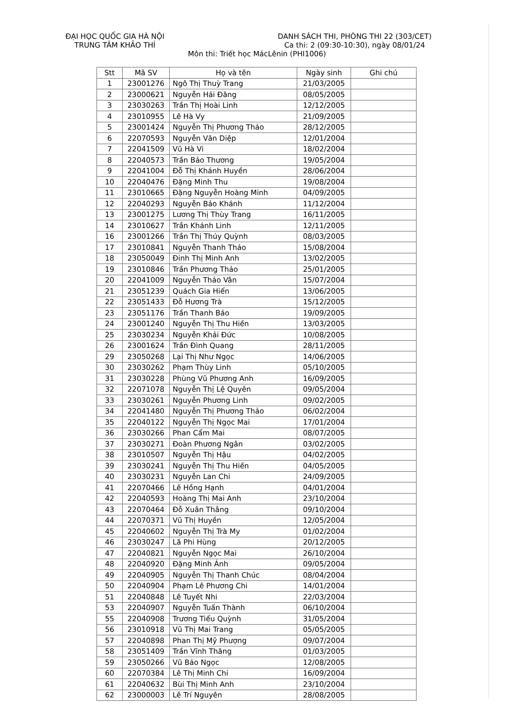ĐẠI HỌC QUỐC GIA HÀ NỘI
TRUNG TÂM KHẢO THÍ
DANH SÁCH THI, PHÒNG THI 22 (303/CET)
Ca thi: 2 (09:30-10:30), ngày 08/01/24
Môn thi: Triết học MácLênin (PHI1006)
| Stt | Mã SV | Họ và tên | Ngày sinh | Ghi chú |
| --- | --- | --- | --- | --- |
| 1 | 23001276 | Ngô Thị Thuỳ Trang | 21/03/2005 | |
| 2 | 23000621 | Nguyễn Hải Đăng | 08/05/2005 | |
| 3 | 23030263 | Trần Thị Hoài Linh | 12/12/2005 | |
| 4 | 23010955 | Lê Hà Vy | 21/09/2005 | |
| 5 | 23001424 | Nguyễn Thị Phương Thảo | 28/12/2005 | |
| 6 | 22070593 | Nguyễn Văn Diệp | 12/01/2004 | |
| 7 | 22041509 | Vũ Hà Vi | 18/02/2004 | |
| 8 | 22040573 | Trần Bảo Thương | 19/05/2004 | |
| 9 | 22041004 | Đỗ Thị Khánh Huyền | 28/06/2004 | |
| 10 | 22040476 | Đặng Minh Thu | 19/08/2004 | |
| 11 | 23010665 | Đặng Nguyễn Hoàng Minh | 04/09/2005 | |
| 12 | 22040293 | Nguyễn Bảo Khánh | 11/12/2004 | |
| 13 | 23001275 | Lương Thị Thùy Trang | 16/11/2005 | |
| 14 | 23010627 | Trần Khánh Linh | 12/11/2005 | |
| 16 | 23001266 | Trần Thị Thúy Quỳnh | 08/03/2005 | |
| 17 | 23010841 | Nguyễn Thanh Thảo | 15/08/2004 | |
| 18 | 23050049 | Đinh Thị Minh Anh | 13/02/2005 | |
| 19 | 23010846 | Trần Phương Thảo | 25/01/2005 | |
| 20 | 22041009 | Nguyễn Thảo Vân | 15/07/2004 | |
| 21 | 23051239 | Quách Gia Hiển | 13/06/2005 | |
| 22 | 23051433 | Đỗ Hương Trà | 15/12/2005 | |
| 23 | 23051176 | Trần Thanh Bảo | 19/09/2005 | |
| 24 | 23001240 | Nguyễn Thị Thu Hiền | 13/03/2005 | |
| 25 | 23030234 | Nguyễn Khải Đức | 10/08/2005 | |
| 26 | 23001624 | Trần Đình Quang | 28/11/2005 | |
| 29 | 23050268 | Lại Thị Như Ngọc | 14/06/2005 | |
| 30 | 23030262 | Phạm Thùy Linh | 05/10/2005 | |
| 31 | 23030228 | Phùng Vũ Phương Anh | 16/09/2005 | |
| 32 | 22071078 | Nguyễn Thị Lệ Quyên | 09/05/2004 | |
| 33 | 23030261 | Nguyễn Phương Linh | 09/02/2005 | |
| 34 | 22041480 | Nguyễn Thị Phương Thảo | 06/02/2004 | |
| 35 | 22040122 | Nguyễn Thị Ngọc Mai | 17/01/2004 | |
| 36 | 23030266 | Phan Cẩm Mai | 08/07/2005 | |
| 37 | 23030271 | Đoàn Phương Ngân | 03/02/2005 | |
| 38 | 23010507 | Nguyễn Thị Hậu | 04/02/2005 | |
| 39 | 23030241 | Nguyễn Thị Thu Hiền | 04/05/2005 | |
| 40 | 23030231 | Nguyễn Lan Chi | 24/09/2005 | |
| 41 | 22070466 | Lê Hồng Hạnh | 04/01/2004 | |
| 42 | 22040593 | Hoàng Thị Mai Anh | 23/10/2004 | |
| 43 | 22070464 | Đỗ Xuân Thắng | 09/10/2004 | |
| 44 | 22070371 | Vũ Thị Huyền | 12/05/2004 | |
| 45 | 22040602 | Nguyễn Thị Trà My | 01/02/2004 | |
| 46 | 23030247 | Lã Phi Hùng | 20/12/2005 | |
| 47 | 22040821 | Nguyễn Ngọc Mai | 26/10/2004 | |
| 48 | 22040920 | Đặng Minh Ánh | 09/05/2004 | |
| 49 | 22040905 | Nguyễn Thị Thanh Chúc | 08/04/2004 | |
| 50 | 22040904 | Phạm Lê Phương Chi | 14/01/2004 | |
| 51 | 22040848 | Lê Tuyết Nhi | 22/03/2004 | |
| 53 | 22040907 | Nguyễn Tuấn Thành | 06/10/2004 | |
| 55 | 22040908 | Trương Tiểu Quỳnh | 31/05/2004 | |
| 56 | 23010918 | Vũ Thị Mai Trang | 05/05/2005 | |
| 57 | 22040898 | Phan Thị Mỹ Phượng | 09/07/2004 | |
| 58 | 23051409 | Trần Vĩnh Thăng | 01/03/2005 | |
| 59 | 23050266 | Vũ Bảo Ngọc | 12/08/2005 | |
| 60 | 22070384 | Lê Thị Minh Chi | 16/09/2004 | |
| 61 | 22040632 | Bùi Thị Minh Anh | 23/10/2004 | |
| 62 | 23000003 | Lê Trí Nguyên | 28/08/2005 | |